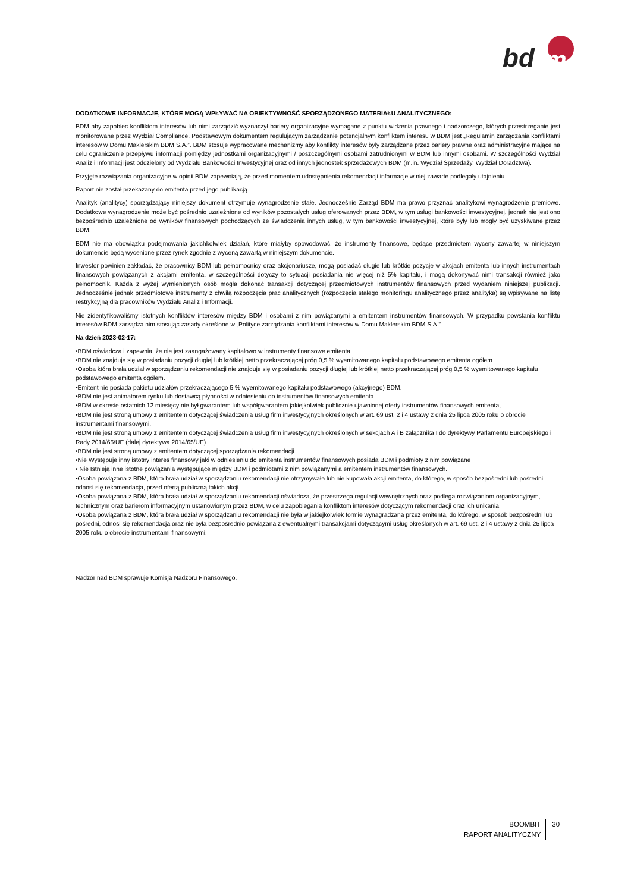bd
m
DODATKOWE INFORMACJE, KTÓRE MOGĄ WPŁYWAĆ NA OBIEKTYWNOŚĆ SPORZĄDZONEGO MATERIAŁU ANALITYCZNEGO:
BDM aby zapobiec konfliktom interesów lub nimi zarządzić wyznaczył bariery organizacyjne wymagane z punktu widzenia prawnego i nadzorczego, których przestrzeganie jest monitorowane przez Wydział Compliance. Podstawowym dokumentem regulującym zarządzanie potencjalnym konfliktem interesu w BDM jest „Regulamin zarządzania konfliktami interesów w Domu Maklerskim BDM S.A.”. BDM stosuje wypracowane mechanizmy aby konflikty interesów były zarządzane przez bariery prawne oraz administracyjne mające na celu ograniczenie przepływu informacji pomiędzy jednostkami organizacyjnymi / poszczególnymi osobami zatrudnionymi w BDM lub innymi osobami. W szczególności Wydział Analiz i Informacji jest oddzielony od Wydziału Bankowości Inwestycyjnej oraz od innych jednostek sprzedażowych BDM (m.in. Wydział Sprzedaży, Wydział Doradztwa).
Przyjęte rozwiązania organizacyjne w opinii BDM zapewniają, że przed momentem udostępnienia rekomendacji informacje w niej zawarte podlegały utajnieniu.
Raport nie został przekazany do emitenta przed jego publikacją.
Analityk (analitycy) sporządzający niniejszy dokument otrzymuje wynagrodzenie stałe. Jednocześnie Zarząd BDM ma prawo przyznać analitykowi wynagrodzenie premiowe. Dodatkowe wynagrodzenie może być pośrednio uzależnione od wyników pozostałych usług oferowanych przez BDM, w tym usługi bankowości inwestycyjnej, jednak nie jest ono bezpośrednio uzależnione od wyników finansowych pochodzących ze świadczenia innych usług, w tym bankowości inwestycyjnej, które były lub mogły być uzyskiwane przez BDM.
BDM nie ma obowiązku podejmowania jakichkolwiek działań, które miałyby spowodować, że instrumenty finansowe, będące przedmiotem wyceny zawartej w niniejszym dokumencie będą wycenione przez rynek zgodnie z wyceną zawartą w niniejszym dokumencie.
Inwestor powinien zakładać, że pracownicy BDM lub pełnomocnicy oraz akcjonariusze, mogą posiadać długie lub krótkie pozycje w akcjach emitenta lub innych instrumentach finansowych powiązanych z akcjami emitenta, w szczególności dotyczy to sytuacji posiadania nie więcej niż 5% kapitału, i mogą dokonywać nimi transakcji również jako pełnomocnik. Każda z wyżej wymienionych osób mogła dokonać transakcji dotyczącej przedmiotowych instrumentów finansowych przed wydaniem niniejszej publikacji. Jednocześnie jednak przedmiotowe instrumenty z chwilą rozpoczęcia prac analitycznych (rozpoczęcia stałego monitoringu analitycznego przez analityka) są wpisywane na listę restrykcyjną dla pracowników Wydziału Analiz i Informacji.
Nie zidentyfikowaliśmy istotnych konfliktów interesów między BDM i osobami z nim powiązanymi a emitentem instrumentów finansowych. W przypadku powstania konfliktu interesów BDM zarządza nim stosując zasady określone w „Polityce zarządzania konfliktami interesów w Domu Maklerskim BDM S.A.”
Na dzień 2023-02-17:
•BDM oświadcza i zapewnia, że nie jest zaangażowany kapitałowo w instrumenty finansowe emitenta.
•BDM nie znajduje się w posiadaniu pozycji długiej lub krótkiej netto przekraczającej próg 0,5 % wyemitowanego kapitału podstawowego emitenta ogółem.
•Osoba która brała udział w sporządzaniu rekomendacji nie znajduje się w posiadaniu pozycji długiej lub krótkiej netto przekraczającej próg 0,5 % wyemitowanego kapitału podstawowego emitenta ogółem.
•Emitent nie posiada pakietu udziałów przekraczającego 5 % wyemitowanego kapitału podstawowego (akcyjnego) BDM.
•BDM nie jest animatorem rynku lub dostawcą płynności w odniesieniu do instrumentów finansowych emitenta.
•BDM w okresie ostatnich 12 miesięcy nie był gwarantem lub współgwarantem jakiejkolwiek publicznie ujawnionej oferty instrumentów finansowych emitenta,
•BDM nie jest stroną umowy z emitentem dotyczącej świadczenia usług firm inwestycyjnych określonych w art. 69 ust. 2 i 4 ustawy z dnia 25 lipca 2005 roku o obrocie instrumentami finansowymi,
•BDM nie jest stroną umowy z emitentem dotyczącej świadczenia usług firm inwestycyjnych określonych w sekcjach A i B załącznika I do dyrektywy Parlamentu Europejskiego i Rady 2014/65/UE (dalej dyrektywa 2014/65/UE).
•BDM nie jest stroną umowy z emitentem dotyczącej sporządzania rekomendacji.
•Nie Występuje inny istotny interes finansowy jaki w odniesieniu do emitenta instrumentów finansowych posiada BDM i podmioty z nim powiązane
• Nie Istnieją inne istotne powiązania występujące między BDM i podmiotami z nim powiązanymi a emitentem instrumentów finansowych.
•Osoba powiązana z BDM, która brała udział w sporządzaniu rekomendacji nie otrzymywała lub nie kupowała akcji emitenta, do którego, w sposób bezpośredni lub pośredni odnosi się rekomendacja, przed ofertą publiczną takich akcji.
•Osoba powiązana z BDM, która brała udział w sporządzaniu rekomendacji oświadcza, że przestrzega regulacji wewnętrznych oraz podlega rozwiązaniom organizacyjnym, technicznym oraz barierom informacyjnym ustanowionym przez BDM, w celu zapobiegania konfliktom interesów dotyczącym rekomendacji oraz ich unikania.
•Osoba powiązana z BDM, która brała udział w sporządzaniu rekomendacji nie była w jakiejkolwiek formie wynagradzana przez emitenta, do którego, w sposób bezpośredni lub pośredni, odnosi się rekomendacja oraz nie była bezpośrednio powiązana z ewentualnymi transakcjami dotyczącymi usług określonych w art. 69 ust. 2 i 4 ustawy z dnia 25 lipca 2005 roku o obrocie instrumentami finansowymi.
Nadzór nad BDM sprawuje Komisja Nadzoru Finansowego.
BOOMBIT
RAPORT ANALITYCZNY
30